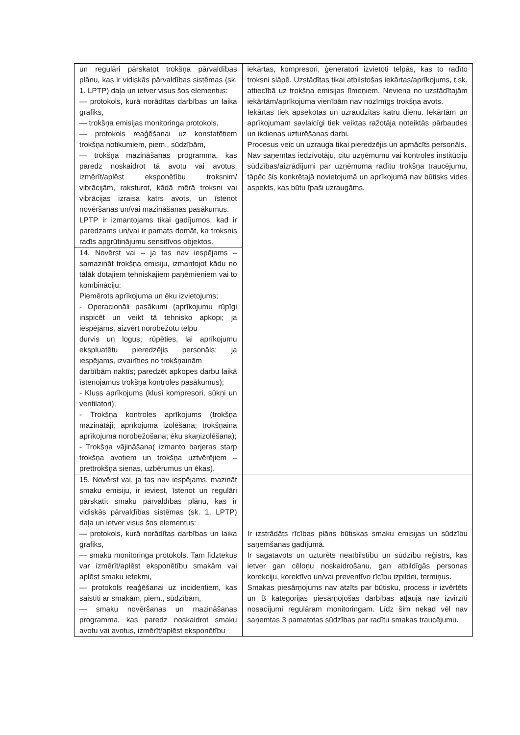| un regulāri pārskatot trokšņa pārvaldības plānu, kas ir vidiskās pārvaldības sistēmas (sk. 1. LPTP) daļa un ietver visus šos elementus: — protokols, kurā norādītas darbības un laika grafiks, — trokšņa emisijas monitoringa protokols, — protokols reaģēšanai uz konstatētiem trokšņa notikumiem, piem., sūdzībām, — trokšņa mazināšanas programma, kas paredz noskaidrot tā avotu vai avotus, izmērīt/aplēst eksponētību troksnim/ vibrācijām, raksturot, kādā mērā troksni vai vibrācijas izraisa katrs avots, un īstenot novēršanas un/vai mazināšanas pasākumus. LPTP ir izmantojams tikai gadījumos, kad ir paredzams un/vai ir pamats domāt, ka troksnis radīs apgrūtinājumu sensitīvos objektos. | iekārtas, kompresori, ģeneratori izvietoti telpās, kas to radīto troksni slāpē. Uzstādītas tikai atbilstošas iekārtas/aprīkojums, t.sk. attiecībā uz trokšņa emisijas līmeņiem. Neviena no uzstādītajām iekārtām/aprīkojuma vienībām nav nozīmīgs trokšņa avots. Iekārtas tiek apsekotas un uzraudzītas katru dienu. Iekārtām un aprīkojumam savlaicīgi tiek veiktas ražotāja noteiktās pārbaudes un ikdienas uzturēšanas darbi. Procesus veic un uzrauga tikai pieredzējis un apmācīts personāls. Nav saņemtas iedzīvotāju, citu uzņēmumu vai kontroles institūciju sūdzības/aizrādījumi par uzņēmuma radītu trokšņa traucējumu, tāpēc šis konkrētajā novietojumā un aprīkojumā nav būtisks vides aspekts, kas būtu īpaši uzraugāms. |
| 14. Novērst vai – ja tas nav iespējams – samazināt trokšņa emisiju, izmantojot kādu no tālāk dotajiem tehniskajiem paņēmieniem vai to kombināciju: Piemērots aprīkojuma un ēku izvietojums; - Operacionāli pasākumi (aprīkojumu rūpīgi inspicēt un veikt tā tehnisko apkopi; ja iespējams, aizvērt norobežotu telpu durvis un logus; rūpēties, lai aprīkojumu ekspluatētu pieredzējis personāls; ja iespējams, izvairīties no trokšņainām darbībām naktīs; paredzēt apkopes darbu laikā īstenojamus trokšņa kontroles pasākumus); - Kluss aprīkojums (klusi kompresori, sūkņi un ventilatori); - Trokšņa kontroles aprīkojums (trokšņa mazinātāji; aprīkojuma izolēšana; trokšņaina aprīkojuma norobežošana; ēku skaņizolēšana); - Trokšņa vājināšana( izmanto barjeras starp trokšņa avotiem un trokšņa uztvērējiem – prettrokšņa sienas, uzbērumus un ēkas). | |
| 15. Novērst vai, ja tas nav iespējams, mazināt smaku emisiju, ir ieviest, īstenot un regulāri pārskatīt smaku pārvaldības plānu, kas ir vidiskās pārvaldības sistēmas (sk. 1. LPTP) daļa un ietver visus šos elementus: — protokols, kurā norādītas darbības un laika grafiks, — smaku monitoringa protokols. Tam līdztekus var izmērīt/aplēst eksponētību smakām vai aplēst smaku ietekmi, — protokols reaģēšanai uz incidentiem, kas saistīti ar smakām, piem., sūdzībām, — smaku novēršanas un mazināšanas programma, kas paredz noskaidrot smaku avotu vai avotus, izmērīt/aplēst eksponētību | Ir izstrādāts rīcības plāns būtiskas smaku emisijas un sūdzību saņemšanas gadījumā. Ir sagatavots un uzturēts neatbilstību un sūdzību reģistrs, kas ietver gan cēloņu noskaidrošanu, gan atbildīgās personas korekciju, korektīvo un/vai preventīvo rīcību izpildei, termiņus. Smakas piesārņojums nav atzīts par būtisku, process ir izvērtēts un B kategorijas piesārņojošas darbības atļaujā nav izvirzīti nosacījumi regulāram monitoringam. Līdz šim nekad vēl nav saņemtas 3 pamatotas sūdzības par radītu smakas traucējumu. |